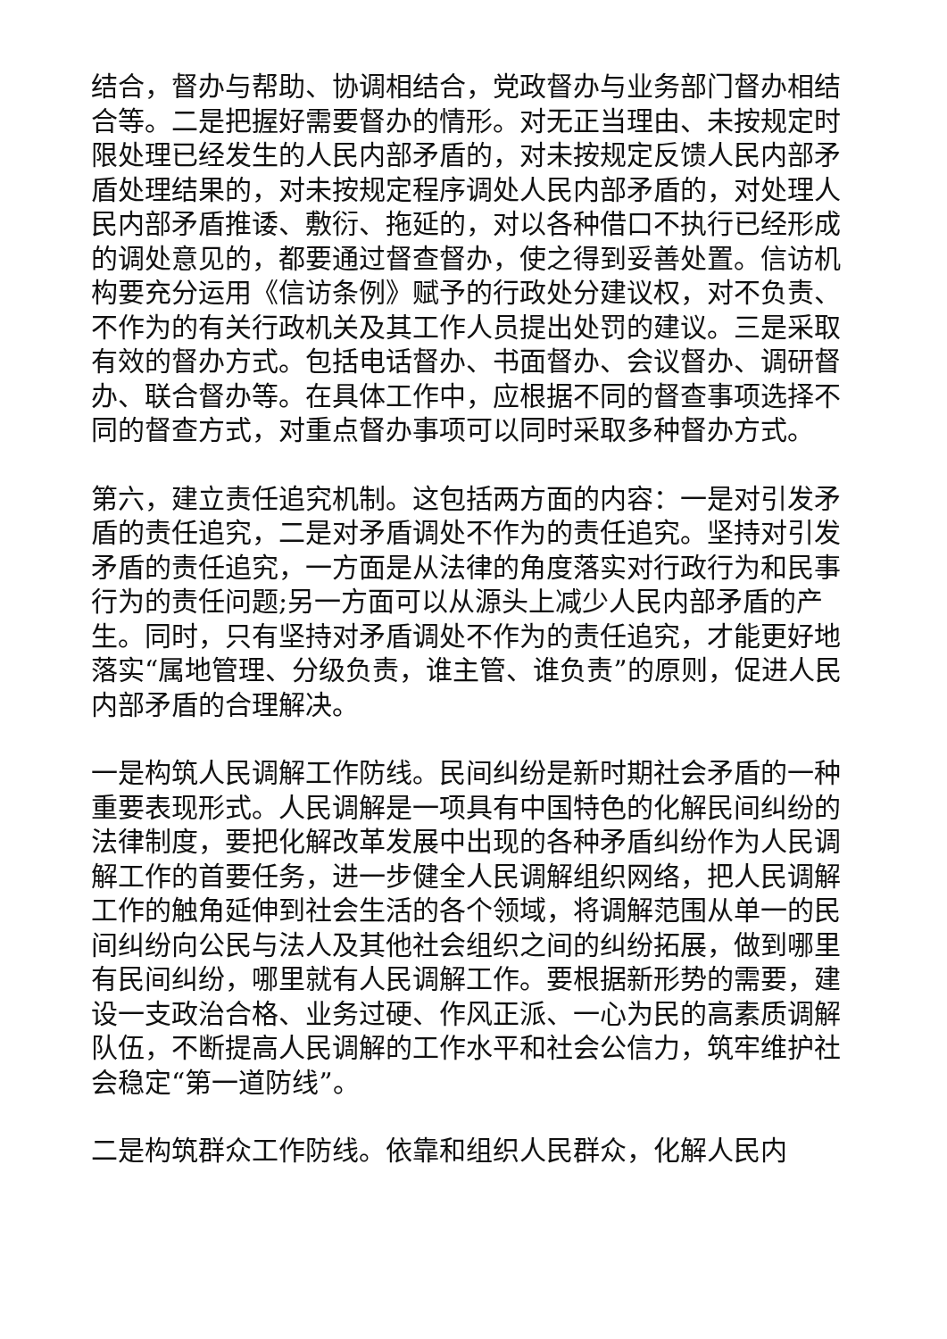结合，督办与帮助、协调相结合，党政督办与业务部门督办相结合等。二是把握好需要督办的情形。对无正当理由、未按规定时限处理已经发生的人民内部矛盾的，对未按规定反馈人民内部矛盾处理结果的，对未按规定程序调处人民内部矛盾的，对处理人民内部矛盾推诿、敷衍、拖延的，对以各种借口不执行已经形成的调处意见的，都要通过督查督办，使之得到妥善处置。信访机构要充分运用《信访条例》赋予的行政处分建议权，对不负责、不作为的有关行政机关及其工作人员提出处罚的建议。三是采取有效的督办方式。包括电话督办、书面督办、会议督办、调研督办、联合督办等。在具体工作中，应根据不同的督查事项选择不同的督查方式，对重点督办事项可以同时采取多种督办方式。
第六，建立责任追究机制。这包括两方面的内容：一是对引发矛盾的责任追究，二是对矛盾调处不作为的责任追究。坚持对引发矛盾的责任追究，一方面是从法律的角度落实对行政行为和民事行为的责任问题;另一方面可以从源头上减少人民内部矛盾的产生。同时，只有坚持对矛盾调处不作为的责任追究，才能更好地落实“属地管理、分级负责，谁主管、谁负责”的原则，促进人民内部矛盾的合理解决。
一是构筑人民调解工作防线。民间纠纷是新时期社会矛盾的一种重要表现形式。人民调解是一项具有中国特色的化解民间纠纷的法律制度，要把化解改革发展中出现的各种矛盾纠纷作为人民调解工作的首要任务，进一步健全人民调解组织网络，把人民调解工作的触角延伸到社会生活的各个领域，将调解范围从单一的民间纠纷向公民与法人及其他社会组织之间的纠纷拓展，做到哪里有民间纠纷，哪里就有人民调解工作。要根据新形势的需要，建设一支政治合格、业务过硬、作风正派、一心为民的高素质调解队伍，不断提高人民调解的工作水平和社会公信力，筑牢维护社会稳定“第一道防线”。
二是构筑群众工作防线。依靠和组织人民群众，化解人民内